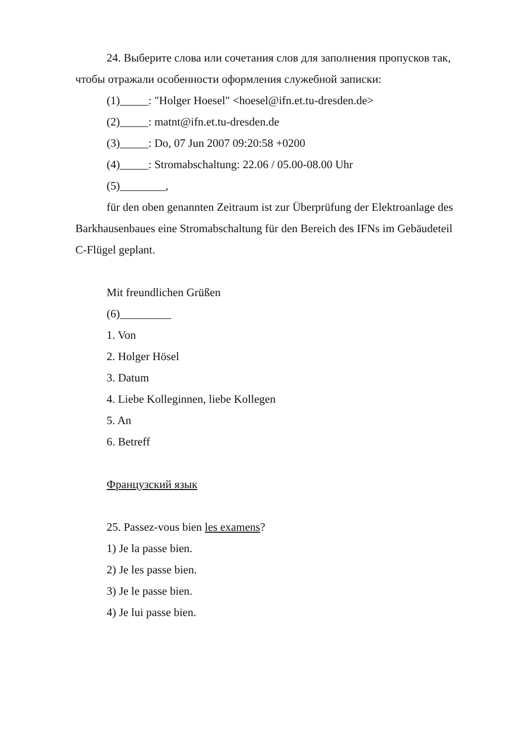24. Выберите слова или сочетания слов для заполнения пропусков так,
чтобы отражали особенности оформления служебной записки:
(1)_____: "Holger Hoesel" <hoesel@ifn.et.tu-dresden.de>
(2)_____: matnt@ifn.et.tu-dresden.de
(3)_____: Do, 07 Jun 2007 09:20:58 +0200
(4)_____: Stromabschaltung: 22.06 / 05.00-08.00 Uhr
(5)________,
für den oben genannten Zeitraum ist zur Überprüfung der Elektroanlage des
Barkhausenbaues eine Stromabschaltung für den Bereich des IFNs im Gebäudeteil
C-Flügel geplant.
Mit freundlichen Grüßen
(6)_________
1. Von
2. Holger Hösel
3. Datum
4. Liebe Kolleginnen, liebe Kollegen
5. An
6. Betreff
Французский язык
25. Passez-vous bien les examens?
1) Je la passe bien.
2) Je les passe bien.
3) Je le passe bien.
4) Je lui passe bien.